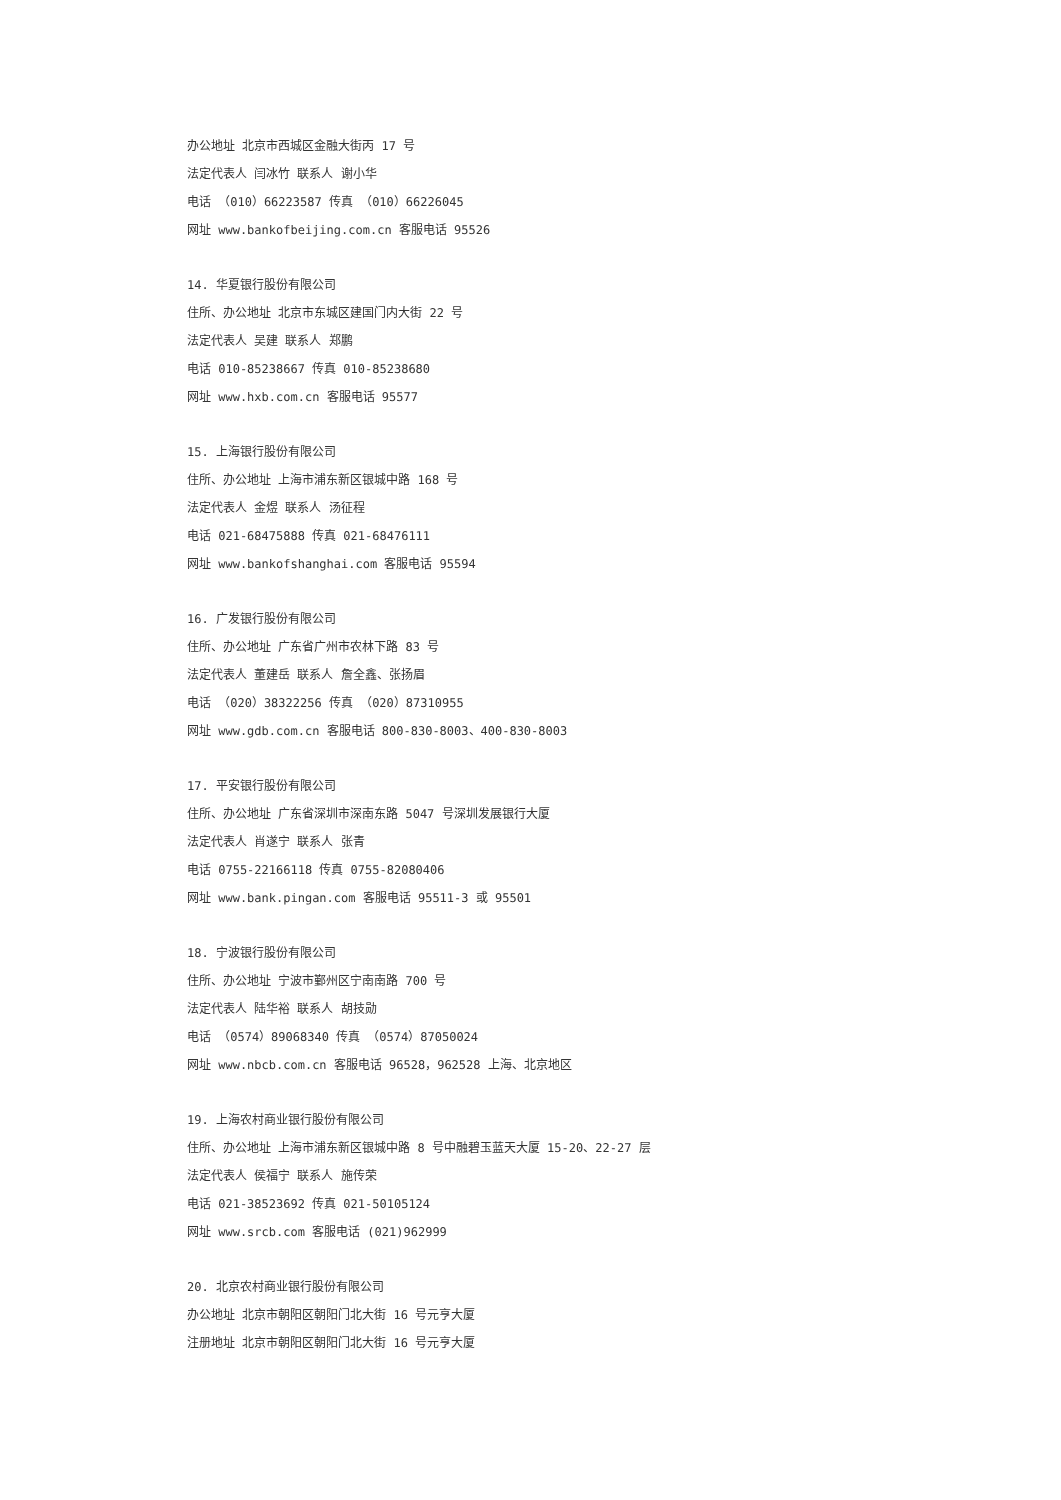办公地址 北京市西城区金融大街丙 17 号
法定代表人 闫冰竹 联系人 谢小华
电话 （010）66223587 传真 （010）66226045
网址 www.bankofbeijing.com.cn 客服电话 95526
14. 华夏银行股份有限公司
住所、办公地址 北京市东城区建国门内大街 22 号
法定代表人 吴建 联系人 郑鹏
电话 010-85238667 传真 010-85238680
网址 www.hxb.com.cn 客服电话 95577
15. 上海银行股份有限公司
住所、办公地址 上海市浦东新区银城中路 168 号
法定代表人 金煜 联系人 汤征程
电话 021-68475888 传真 021-68476111
网址 www.bankofshanghai.com 客服电话 95594
16. 广发银行股份有限公司
住所、办公地址 广东省广州市农林下路 83 号
法定代表人 董建岳 联系人 詹全鑫、张扬眉
电话 （020）38322256 传真 （020）87310955
网址 www.gdb.com.cn 客服电话 800-830-8003、400-830-8003
17. 平安银行股份有限公司
住所、办公地址 广东省深圳市深南东路 5047 号深圳发展银行大厦
法定代表人 肖遂宁 联系人 张青
电话 0755-22166118 传真 0755-82080406
网址 www.bank.pingan.com 客服电话 95511-3 或 95501
18. 宁波银行股份有限公司
住所、办公地址 宁波市鄞州区宁南南路 700 号
法定代表人 陆华裕 联系人 胡技勋
电话 （0574）89068340 传真 （0574）87050024
网址 www.nbcb.com.cn 客服电话 96528，962528 上海、北京地区
19. 上海农村商业银行股份有限公司
住所、办公地址 上海市浦东新区银城中路 8 号中融碧玉蓝天大厦 15-20、22-27 层
法定代表人 侯福宁 联系人 施传荣
电话 021-38523692 传真 021-50105124
网址 www.srcb.com 客服电话 (021)962999
20. 北京农村商业银行股份有限公司
办公地址 北京市朝阳区朝阳门北大街 16 号元亨大厦
注册地址 北京市朝阳区朝阳门北大街 16 号元亨大厦